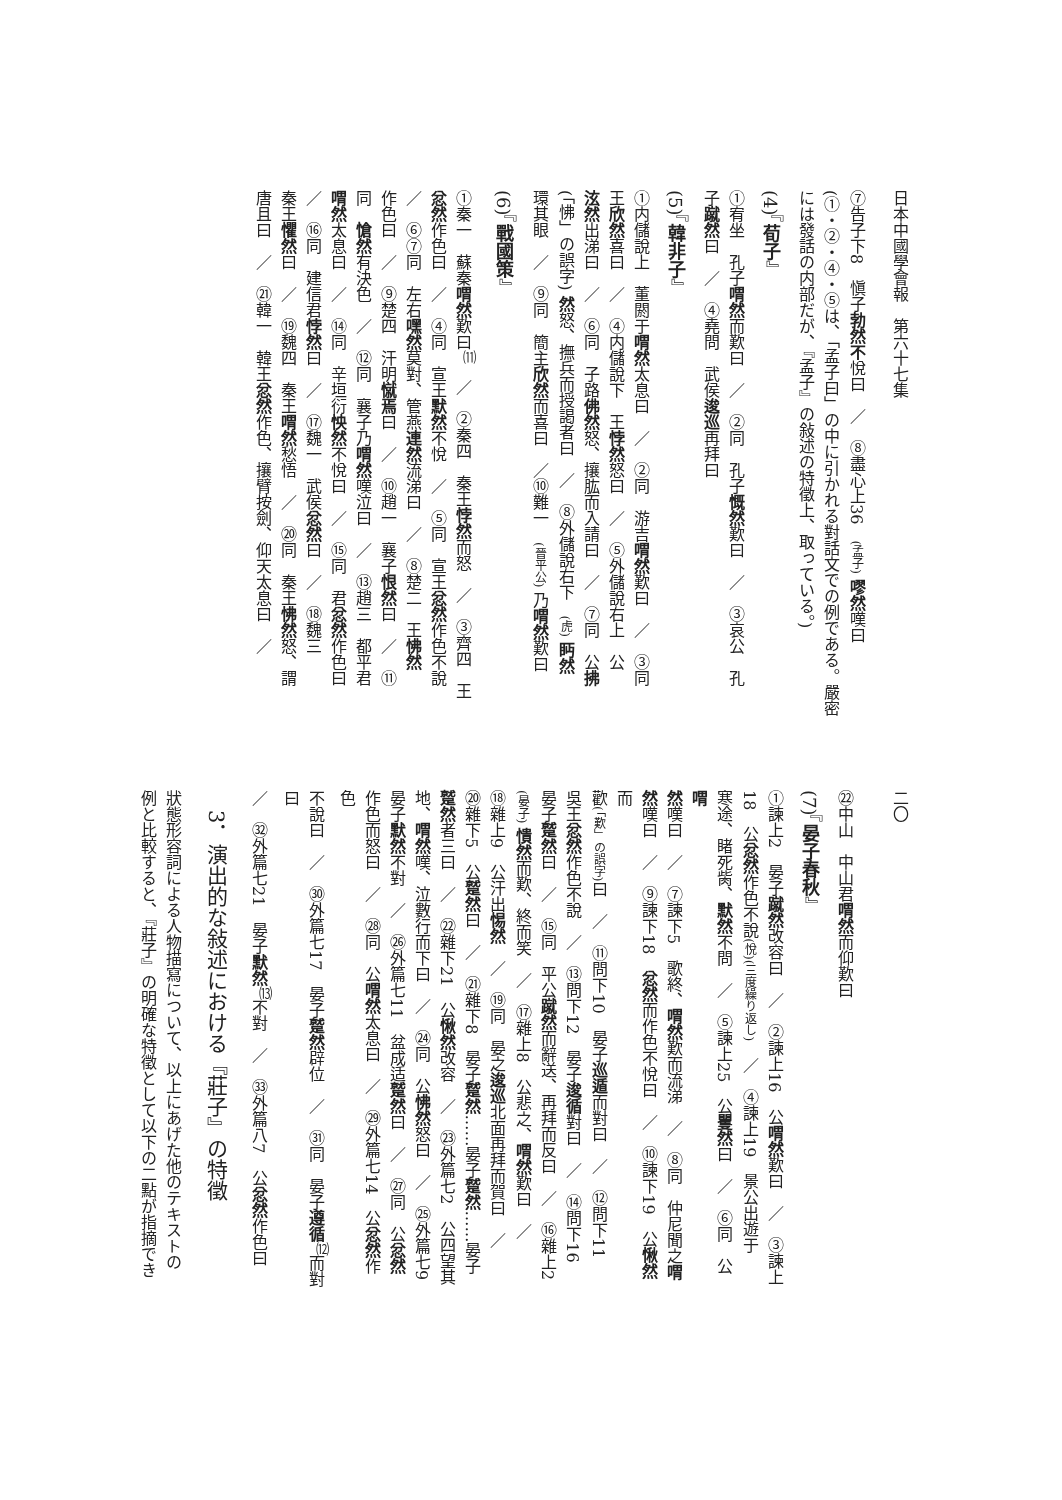日本中國學會報　第六十七集
⑦告子下8　愼子勃然不悅曰　／　⑧盡心上36　(孟子) 嘐然嘆曰
(①・②・④・⑤は、「孟子曰」の中に引かれる對話文での例である。嚴密
には發話の内部だが、『孟子』の敍述の特徵上、取っている。)
(4)『荀子』
①宥坐　孔子喟然而歎曰　／　②同　孔子慨然歎曰　／　③哀公　孔
子蹴然曰　／　④堯問　武侯逡巡再拜曰
(5)『韓非子』
①内儲說上　董閼于喟然太息曰　／　②同　游吉喟然歎曰　／　③同
王欣然喜曰　／　④内儲說下　王悖然怒曰　／　⑤外儲說右上　公
泫然出涕曰　／　⑥同　子路佛然怒、攘肱而入請曰　／　⑦同　公拂
(「怫」の誤字) 然怒、撫兵而授謁者曰　／　⑧外儲說右下　(虎) 眄然
環其眼　／　⑨同　簡主欣然而喜曰　／⑩難一　(晉平公) 乃喟然歎曰
(6)『戰國策』
①秦一　蘇秦喟然歎曰<sup>⑾</sup>　／　②秦四　秦王悖然而怒　／　③齊四　王
忿然作色曰　／　④同　宣王默然不悅　／　⑤同　宣王忿然作色不說
／　⑥⑦同　左右嘿然莫對、管燕連然流涕曰　／　⑧楚二　王怫然
作色曰　／　⑨楚四　汗明憱焉曰　／　⑩趙一　襄子恨然曰　／　⑪
同　愴然有決色　／　⑫同　襄子乃喟然嘆泣曰　／　⑬趙三　都平君
喟然太息曰　／　⑭同　辛垣衍怏然不悅曰　／　⑮同　君忿然作色曰
／　⑯同　建信君悖然曰　／　⑰魏一　武侯忿然曰　／　⑱魏三
秦王懼然曰　／　⑲魏四　秦王喟然愁悟　／　⑳同　秦王怫然怒、謂
唐且曰　／　㉑韓一　韓王忿然作色、攘臂按劍、仰天太息曰　／
二〇
㉒中山　中山君喟然而仰歎曰
(7)『晏子春秋』
①諫上2　晏子蹴然改容曰　／　②諫上16　公喟然歎曰　／　③諫上
18　公忿然作色不說(悅)(三度繰り返し)　／　④諫上19　景公出遊于
寒途、睹死胔、默然不問　／　⑤諫上25　公矍然曰　／　⑥同　公喟
然嘆曰　／　⑦諫下5　歌終、喟然歎而流涕　／　⑧同　仲尼聞之喟
然嘆曰　／　⑨諫下18　忿然而作色不悅曰　／　⑩諫下19　公愀然而
歡(「歎」の誤字) 曰　／　⑪問下10　晏子巡遁而對曰　／　⑫問下11
吳王忿然作色不說　／　⑬問下12　晏子逡循對曰　／　⑭問下16
晏子蹵然曰　／　⑮同　平公蹴然而辭送、再拜而反曰　／　⑯雜上2
(晏子) 憒然而歎、終而笑　／　⑰雜上8　公悲之、喟然歎曰　／
⑱雜上9　公汗出惕然　／　⑲同　晏之逡巡北面再拜而賀曰　／
⑳雜下5　公蹵然曰　／　㉑雜下8　晏子蹵然……晏子蹵然……晏子
蹵然者三曰　／　㉒雜下21　公愀然改容　／　㉓外篇七2　公四望其
地、喟然嘆、泣數行而下曰　／　㉔同　公怫然怒曰　／　㉕外篇七9
晏子默然不對　／　㉖外篇七11　盆成适蹵然曰　／　㉗同　公忿然
作色而怒曰　／　㉘同　公喟然太息曰　／　㉙外篇七14　公忿然作色
不說曰　／　㉚外篇七17　晏子蹵然辟位　／　㉛同　晏子遵循<sup>⑿</sup>而對曰
／　㉜外篇七21　晏子默然<sup>⒀</sup>不對　／　㉝外篇八7　公忿然作色曰
3．演出的な敍述における『莊子』の特徵
狀態形容詞による人物描寫について、以上にあげた他のテキストの
例と比較すると、『莊子』の明確な特徵として以下の二點が指摘でき